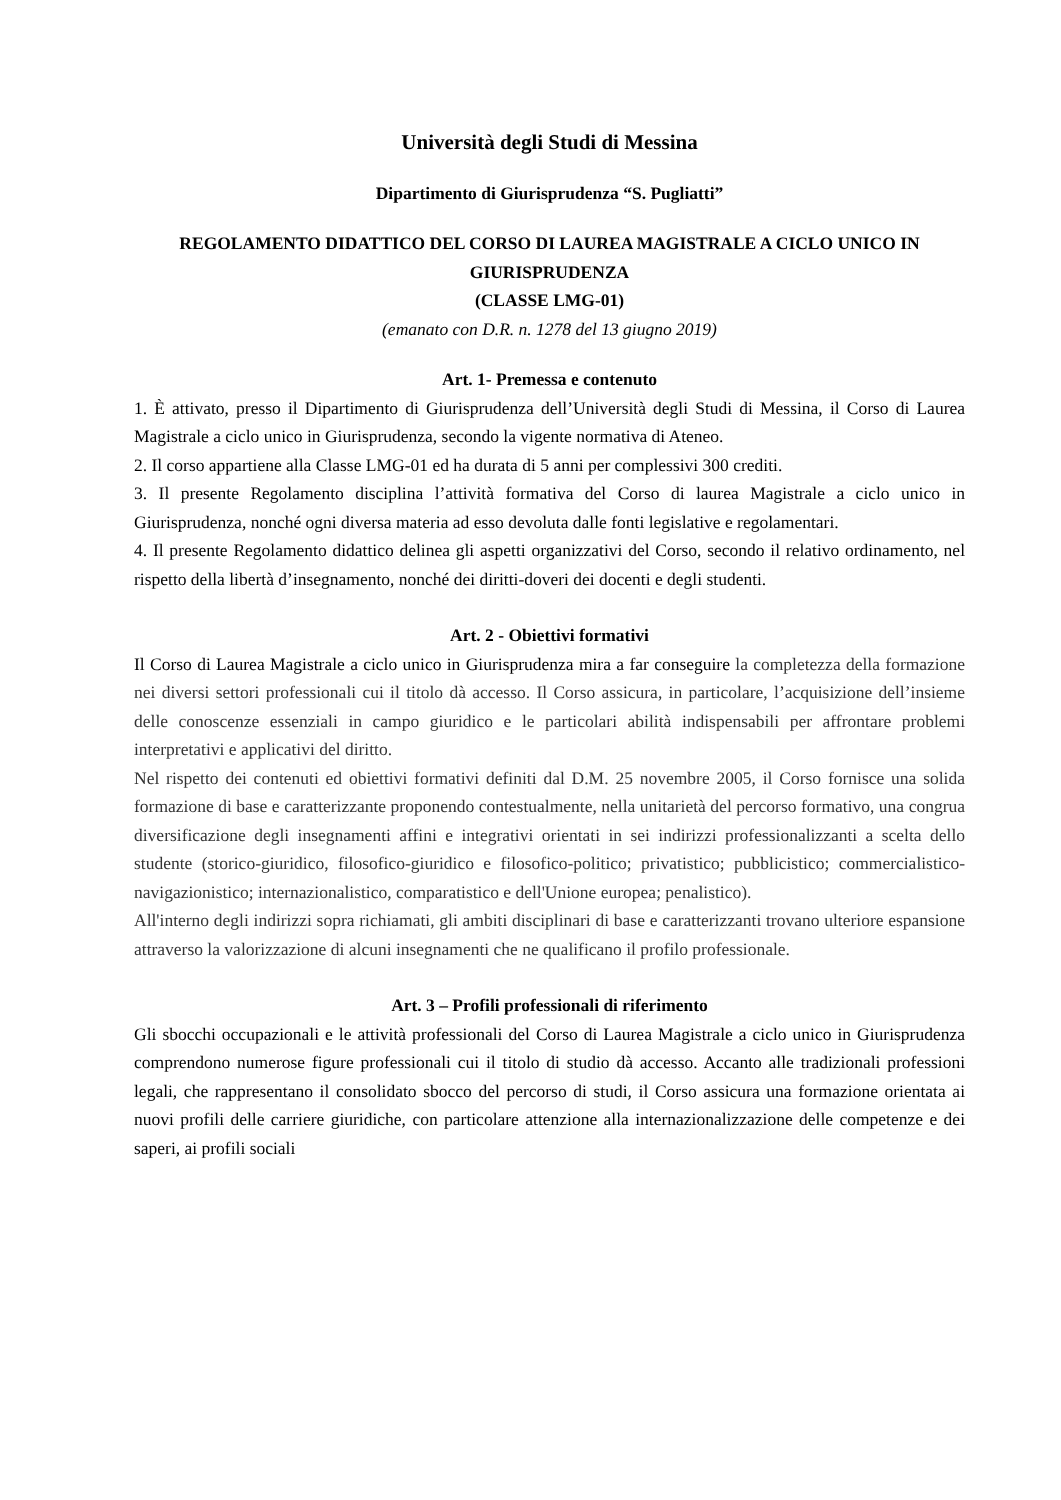Università degli Studi di Messina
Dipartimento di Giurisprudenza “S. Pugliatti”
REGOLAMENTO DIDATTICO DEL CORSO DI LAUREA MAGISTRALE A CICLO UNICO IN GIURISPRUDENZA
(CLASSE LMG-01)
(emanato con D.R. n. 1278 del 13 giugno 2019)
Art. 1- Premessa e contenuto
1. È attivato, presso il Dipartimento di Giurisprudenza dell’Università degli Studi di Messina, il Corso di Laurea Magistrale a ciclo unico in Giurisprudenza, secondo la vigente normativa di Ateneo.
2. Il corso appartiene alla Classe LMG-01 ed ha durata di 5 anni per complessivi 300 crediti.
3. Il presente Regolamento disciplina l’attività formativa del Corso di laurea Magistrale a ciclo unico in Giurisprudenza, nonché ogni diversa materia ad esso devoluta dalle fonti legislative e regolamentari.
4. Il presente Regolamento didattico delinea gli aspetti organizzativi del Corso, secondo il relativo ordinamento, nel rispetto della libertà d’insegnamento, nonché dei diritti-doveri dei docenti e degli studenti.
Art. 2 - Obiettivi formativi
Il Corso di Laurea Magistrale a ciclo unico in Giurisprudenza mira a far conseguire la completezza della formazione nei diversi settori professionali cui il titolo dà accesso. Il Corso assicura, in particolare, l’acquisizione dell’insieme delle conoscenze essenziali in campo giuridico e le particolari abilità indispensabili per affrontare problemi interpretativi e applicativi del diritto.
Nel rispetto dei contenuti ed obiettivi formativi definiti dal D.M. 25 novembre 2005, il Corso fornisce una solida formazione di base e caratterizzante proponendo contestualmente, nella unitarietà del percorso formativo, una congrua diversificazione degli insegnamenti affini e integrativi orientati in sei indirizzi professionalizzanti a scelta dello studente (storico-giuridico, filosofico-giuridico e filosofico-politico; privatistico; pubblicistico; commercialistico-navigazionistico; internazionalistico, comparatistico e dell'Unione europea; penalistico).
All'interno degli indirizzi sopra richiamati, gli ambiti disciplinari di base e caratterizzanti trovano ulteriore espansione attraverso la valorizzazione di alcuni insegnamenti che ne qualificano il profilo professionale.
Art. 3 – Profili professionali di riferimento
Gli sbocchi occupazionali e le attività professionali del Corso di Laurea Magistrale a ciclo unico in Giurisprudenza comprendono numerose figure professionali cui il titolo di studio dà accesso. Accanto alle tradizionali professioni legali, che rappresentano il consolidato sbocco del percorso di studi, il Corso assicura una formazione orientata ai nuovi profili delle carriere giuridiche, con particolare attenzione alla internazionalizzazione delle competenze e dei saperi, ai profili sociali